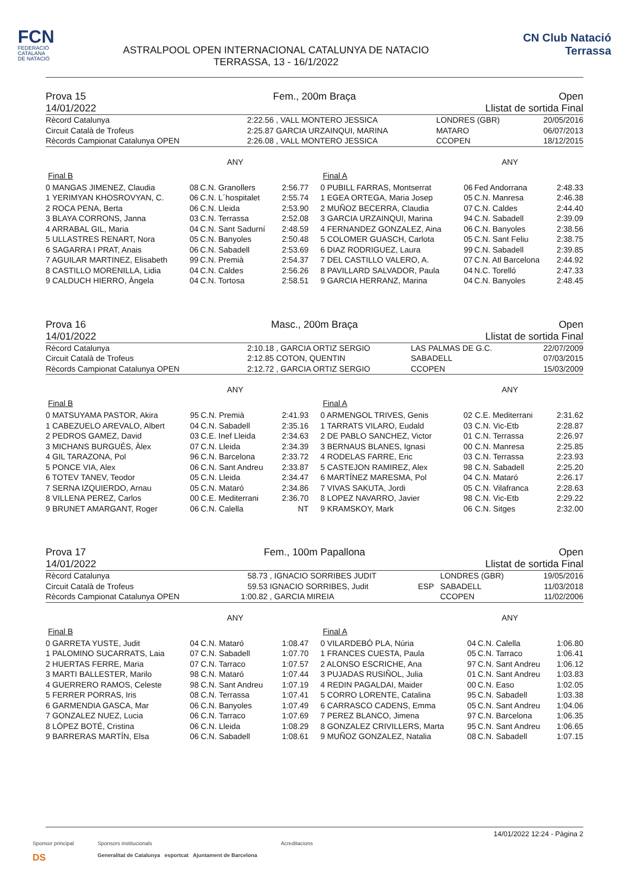FCN
FEDERACIÓ
CATALANA
DE NATACIÓ
ASTRALPOOL OPEN INTERNACIONAL CATALUNYA DE NATACIO
TERRASSA, 13 - 16/1/2022
CN Club Natació
Terrassa
Prova 15
14/01/2022
Fem., 200m Braça Open
Llistat de sortida Final
| Rècord Catalunya | 2:22.56 | , VALL MONTERO JESSICA | | LONDRES (GBR) | 20/05/2016 |
| Circuit Català de Trofeus | 2:25.87 | GARCIA URZAINQUI, MARINA | | MATARO | 06/07/2013 |
| Rècords Campionat Catalunya OPEN | 2:26.08 | , VALL MONTERO JESSICA | | CCOPEN | 18/12/2015 |
ANY
Final B
| 0 MANGAS JIMENEZ, Claudia | 08 | C.N. Granollers | 2:56.77 |
| 1 YERIMYAN KHOSROVYAN, C. | 06 | C.N. L´hospitalet | 2:55.74 |
| 2 ROCA PENA, Berta | 06 | C.N. Lleida | 2:53.90 |
| 3 BLAYA CORRONS, Janna | 03 | C.N. Terrassa | 2:52.08 |
| 4 ARRABAL GIL, Maria | 04 | C.N. Sant Sadurní | 2:48.59 |
| 5 ULLASTRES RENART, Nora | 05 | C.N. Banyoles | 2:50.48 |
| 6 SAGARRA I PRAT, Anais | 06 | C.N. Sabadell | 2:53.69 |
| 7 AGUILAR MARTINEZ, Elisabeth | 99 | C.N. Premià | 2:54.37 |
| 8 CASTILLO MORENILLA, Lidia | 04 | C.N. Caldes | 2:56.26 |
| 9 CALDUCH HIERRO, Àngela | 04 | C.N. Tortosa | 2:58.51 |
ANY
Final A
| 0 PUBILL FARRAS, Montserrat | 06 | Fed Andorrana | 2:48.33 |
| 1 EGEA ORTEGA, Maria Josep | 05 | C.N. Manresa | 2:46.38 |
| 2 MUÑOZ BECERRA, Claudia | 07 | C.N. Caldes | 2:44.40 |
| 3 GARCIA URZAINQUI, Marina | 94 | C.N. Sabadell | 2:39.09 |
| 4 FERNANDEZ GONZALEZ, Aina | 06 | C.N. Banyoles | 2:38.56 |
| 5 COLOMER GUASCH, Carlota | 05 | C.N. Sant Feliu | 2:38.75 |
| 6 DIAZ RODRIGUEZ, Laura | 99 | C.N. Sabadell | 2:39.85 |
| 7 DEL CASTILLO VALERO, A. | 07 | C.N. Atl Barcelona | 2:44.92 |
| 8 PAVILLARD SALVADOR, Paula | 04 | N.C. Torelló | 2:47.33 |
| 9 GARCIA HERRANZ, Marina | 04 | C.N. Banyoles | 2:48.45 |
Prova 16
14/01/2022
Masc., 200m Braça Open
Llistat de sortida Final
| Rècord Catalunya | 2:10.18 | , GARCIA ORTIZ SERGIO | | LAS PALMAS DE G.C. | 22/07/2009 |
| Circuit Català de Trofeus | 2:12.85 | COTON, QUENTIN | | SABADELL | 07/03/2015 |
| Rècords Campionat Catalunya OPEN | 2:12.72 | , GARCIA ORTIZ SERGIO | | CCOPEN | 15/03/2009 |
ANY
Final B
| 0 MATSUYAMA PASTOR, Akira | 95 | C.N. Premià | 2:41.93 |
| 1 CABEZUELO AREVALO, Albert | 04 | C.N. Sabadell | 2:35.16 |
| 2 PEDROS GAMEZ, David | 03 | C.E. Inef Lleida | 2:34.63 |
| 3 MICHANS BURGUÉS, Àlex | 07 | C.N. Lleida | 2:34.39 |
| 4 GIL TARAZONA, Pol | 96 | C.N. Barcelona | 2:33.72 |
| 5 PONCE VIA, Alex | 06 | C.N. Sant Andreu | 2:33.87 |
| 6 TOTEV TANEV, Teodor | 05 | C.N. Lleida | 2:34.47 |
| 7 SERNA IZQUIERDO, Arnau | 05 | C.N. Mataró | 2:34.86 |
| 8 VILLENA PEREZ, Carlos | 00 | C.E. Mediterrani | 2:36.70 |
| 9 BRUNET AMARGANT, Roger | 06 | C.N. Calella | NT |
ANY
Final A
| 0 ARMENGOL TRIVES, Genis | 02 | C.E. Mediterrani | 2:31.62 |
| 1 TARRATS VILARO, Eudald | 03 | C.N. Vic-Etb | 2:28.87 |
| 2 DE PABLO SANCHEZ, Victor | 01 | C.N. Terrassa | 2:26.97 |
| 3 BERNAUS BLANES, Ignasi | 00 | C.N. Manresa | 2:25.85 |
| 4 RODELAS FARRE, Eric | 03 | C.N. Terrassa | 2:23.93 |
| 5 CASTEJON RAMIREZ, Alex | 98 | C.N. Sabadell | 2:25.20 |
| 6 MARTÍNEZ MARESMA, Pol | 04 | C.N. Mataró | 2:26.17 |
| 7 VIVAS SAKUTA, Jordi | 05 | C.N. Vilafranca | 2:28.63 |
| 8 LOPEZ NAVARRO, Javier | 98 | C.N. Vic-Etb | 2:29.22 |
| 9 KRAMSKOY, Mark | 06 | C.N. Sitges | 2:32.00 |
Prova 17
14/01/2022
Fem., 100m Papallona Open
Llistat de sortida Final
| Rècord Catalunya | 58.73 | , IGNACIO SORRIBES JUDIT | | LONDRES (GBR) | 19/05/2016 |
| Circuit Català de Trofeus | 59.53 | IGNACIO SORRIBES, Judit | ESP | SABADELL | 11/03/2018 |
| Rècords Campionat Catalunya OPEN | 1:00.82 | , GARCIA MIREIA | | CCOPEN | 11/02/2006 |
ANY
Final B
| 0 GARRETA YUSTE, Judit | 04 | C.N. Mataró | 1:08.47 |
| 1 PALOMINO SUCARRATS, Laia | 07 | C.N. Sabadell | 1:07.70 |
| 2 HUERTAS FERRE, Maria | 07 | C.N. Tarraco | 1:07.57 |
| 3 MARTI BALLESTER, Marilo | 98 | C.N. Mataró | 1:07.44 |
| 4 GUERRERO RAMOS, Celeste | 98 | C.N. Sant Andreu | 1:07.19 |
| 5 FERRER PORRAS, Iris | 08 | C.N. Terrassa | 1:07.41 |
| 6 GARMENDIA GASCA, Mar | 06 | C.N. Banyoles | 1:07.49 |
| 7 GONZALEZ NUEZ, Lucia | 06 | C.N. Tarraco | 1:07.69 |
| 8 LÓPEZ BOTÉ, Cristina | 06 | C.N. Lleida | 1:08.29 |
| 9 BARRERAS MARTÍN, Elsa | 06 | C.N. Sabadell | 1:08.61 |
ANY
Final A
| 0 VILARDEBÓ PLA, Núria | 04 | C.N. Calella | 1:06.80 |
| 1 FRANCES CUESTA, Paula | 05 | C.N. Tarraco | 1:06.41 |
| 2 ALONSO ESCRICHE, Ana | 97 | C.N. Sant Andreu | 1:06.12 |
| 3 PUJADAS RUSIÑOL, Julia | 01 | C.N. Sant Andreu | 1:03.83 |
| 4 REDIN PAGALDAI, Maider | 00 | C.N. Easo | 1:02.05 |
| 5 CORRO LORENTE, Catalina | 95 | C.N. Sabadell | 1:03.38 |
| 6 CARRASCO CADENS, Emma | 05 | C.N. Sant Andreu | 1:04.06 |
| 7 PEREZ BLANCO, Jimena | 97 | C.N. Barcelona | 1:06.35 |
| 8 GONZALEZ CRIVILLERS, Marta | 95 | C.N. Sant Andreu | 1:06.65 |
| 9 MUÑOZ GONZALEZ, Natalia | 08 | C.N. Sabadell | 1:07.15 |
14/01/2022 12:24 - Pàgina 2
Sponsor principal
DS
Sponsors institucionals
Generalitat de Catalunya esportcat Ajuntament de Barcelona
Acreditacions